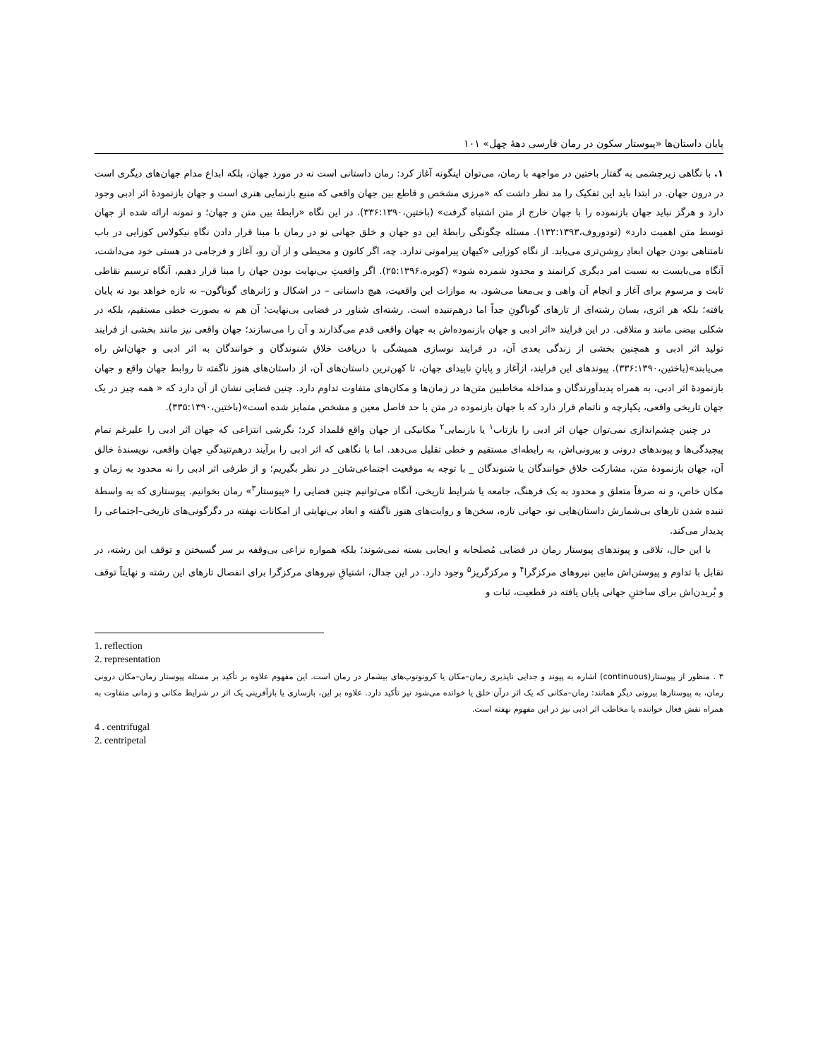پایان داستان‌ها «پیوستار سکون در رمان فارسی دههٔ چهل» ۱۰۱
۱. با نگاهی زیرچشمی به گفتار باختین در مواجهه با رمان، می‌توان اینگونه آغاز کرد: رمان داستانی است نه در مورد جهان، بلکه ابداع مدام جهان‌های دیگری است در درون جهان. در ابتدا باید این تفکیک را مد نظر داشت که «مرزی مشخص و قاطع بین جهان واقعی که منبع بازنمایی هنری است و جهان بازنمودهٔ اثر ادبی وجود دارد و هرگز نباید جهان بازنموده را با جهان خارج از متن اشتباه گرفت» (باختین،۳۳۶:۱۳۹۰). در این نگاه «رابطهٔ بین متن و جهان؛ و نمونه ارائه شده از جهان توسط متن اهمیت دارد» (تودوروف،۱۳۲:۱۳۹۳). مسئله چگونگی رابطهٔ این دو جهان و خلق جهانی نو در رمان با مبنا قرار دادن نگاهِ نیکولاس کوزایی در باب نامتناهی بودن جهان ابعادِ روشن‌تری می‌یابد. از نگاه کوزایی «کیهان پیرامونی ندارد. چه، اگر کانون و محیطی و از آن رو، آغاز و فرجامی در هستی خود می‌داشت، آنگاه می‌بایست به نسبت امر دیگری کرانمند و محدود شمرده شود» (کویره،۲۵:۱۳۹۶). اگر واقعیتِ بی‌نهایت بودن جهان را مبنا قرار دهیم، آنگاه ترسیم نقاطی ثابت و مرسوم برای آغاز و انجام آن واهی و بی‌معنا می‌شود. به موازات این واقعیت، هیچ داستانی – در اشکال و ژانرهای گوناگون– نه تازه خواهد بود نه پایان یافته؛ بلکه هر اثری، بسان رشته‌ای از تارهای گوناگونِ جداً اما درهم‌تنیده است. رشته‌ای شناور در فضایی بی‌نهایت؛ آن هم نه بصورت خطی مستقیم، بلکه در شکلی بیضی مانند و متلاقی. در این فرایند «اثر ادبی و جهان بازنموده‌اش به جهان واقعی قدم می‌گذارند و آن را می‌سازند؛ جهان واقعی نیز مانند بخشی از فرایند تولید اثر ادبی و همچنین بخشی از زندگی بعدی آن، در فرایند نوسازی همیشگی با دریافت خلاق شنوندگان و خوانندگان به اثر ادبی و جهان‌اش راه می‌یابند»(باختین،۳۳۶:۱۳۹۰). پیوندهای این فرایند، ازآغاز و پایانِ ناپیدای جهان، تا کهن‌ترین داستان‌های آن، از داستان‌های هنوز ناگفته تا روابط جهان واقع و جهان بازنمودهٔ اثر ادبی، به همراه پدیدآورندگان و مداخله مخاطبین متن‌ها در زمان‌ها و مکان‌های متفاوت تداوم دارد. چنین فضایی نشان از آن دارد که « همه چیز در یک جهان تاریخی واقعی، یکپارچه و ناتمام قرار دارد که با جهان بازنموده در متن با حد فاصل معین و مشخص متمایز شده است»(باختین،۳۳۵:۱۳۹۰).
در چنین چشم‌اندازی نمی‌توان جهان اثر ادبی را بازتاب<sup>۱</sup> یا بازنمایی<sup>۲</sup> مکانیکی از جهان واقع قلمداد کرد؛ نگرشی انتزاعی که جهان اثر ادبی را علیرغم تمام پیچیدگی‌ها و پیوندهای درونی و بیرونی‌اش، به رابطه‌ای مستقیم و خطی تقلیل می‌دهد. اما با نگاهی که اثر ادبی را برآیند درهم‌تنیدگیِ جهان واقعی، نویسندهٔ خالق آن، جهان بازنمودهٔ متن، مشارکت خلاق خوانندگان یا شنوندگان _ با توجه به موقعیت اجتماعی‌شان_ در نظر بگیریم؛ و از طرفی اثر ادبی را نه محدود به زمان و مکان خاص، و نه صرفاً متعلق و محدود به یک فرهنگ، جامعه یا شرایط تاریخی، آنگاه می‌توانیم چنین فضایی را «پیوستار<sup>۳</sup>» رمان بخوانیم. پیوستاری که به واسطهٔ تنیده شدن تارهای بی‌شمارش داستان‌هایی نو، جهانی تازه، سخن‌ها و روایت‌های هنوز ناگفته و ابعاد بی‌نهایتی از امکانات نهفته در دگرگونی‌های تاریخی–اجتماعی را پدیدار می‌کند.
با این حال، تلاقی و پیوندهای پیوستار رمان در فضایی مُصلحانه و ایجابی بسته نمی‌شوند؛ بلکه همواره نزاعی بی‌وقفه بر سر گسیختن و توقف این رشته، در تقابل با تداوم و پیوستن‌اش مابین نیروهای مرکزگرا<sup>۴</sup> و مرکزگریز<sup>۵</sup> وجود دارد. در این جدال، اشتیاقِ نیروهای مرکزگرا برای انفصال تارهای این رشته و نهایتاً توقف و بُریدن‌اش برای ساختنِ جهانی پایان یافته در قطعیت، ثبات و
1. reflection
2. representation
۳ . منظور از پیوستار(continuous) اشاره به پیوند و جدایی ناپذیری زمان–مکان یا کرونوتوپ‌های بیشمار در رمان است. این مفهوم علاوه بر تأکید بر مسئله پیوستار زمان–مکان درونی رمان، به پیوستارها بیرونی دیگر همانند: زمان–مکانی که یک اثر درآن خلق یا خوانده می‌شود نیز تأکید دارد. علاوه بر این، بازسازی یا بازآفرینی یک اثر در شرایط مکانی و زمانی متفاوت به همراه نقش فعال خواننده یا مخاطب اثر ادبی نیز در این مفهوم نهفته است.
4 . centrifugal
2. centripetal